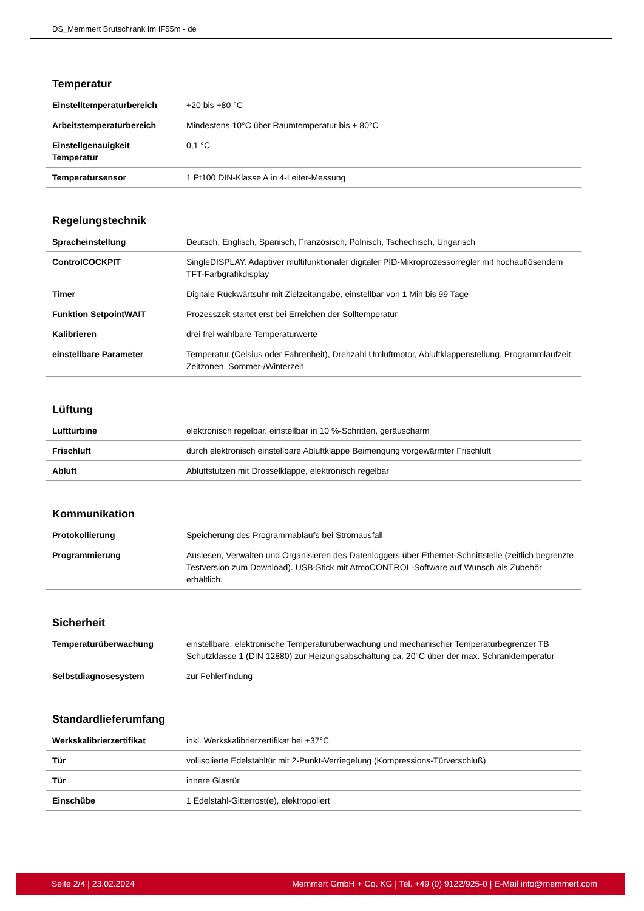DS_Memmert Brutschrank Im IF55m - de
Temperatur
| Einstelltemperaturbereich | +20 bis +80 °C |
| Arbeitstemperaturbereich | Mindestens 10°C über Raumtemperatur bis + 80°C |
| Einstellgenauigkeit Temperatur | 0,1 °C |
| Temperatursensor | 1 Pt100 DIN-Klasse A in 4-Leiter-Messung |
Regelungstechnik
| Spracheinstellung | Deutsch, Englisch, Spanisch, Französisch, Polnisch, Tschechisch, Ungarisch |
| ControlCOCKPIT | SingleDISPLAY. Adaptiver multifunktionaler digitaler PID-Mikroprozessorregler mit hochauflösendem TFT-Farbgrafikdisplay |
| Timer | Digitale Rückwärtsuhr mit Zielzeitangabe, einstellbar von 1 Min bis 99 Tage |
| Funktion SetpointWAIT | Prozesszeit startet erst bei Erreichen der Solltemperatur |
| Kalibrieren | drei frei wählbare Temperaturwerte |
| einstellbare Parameter | Temperatur (Celsius oder Fahrenheit), Drehzahl Umluftmotor, Abluftklappenstellung, Programmlaufzeit, Zeitzonen, Sommer-/Winterzeit |
Lüftung
| Luftturbine | elektronisch regelbar, einstellbar in 10 %-Schritten, geräuscharm |
| Frischluft | durch elektronisch einstellbare Abluftklappe Beimengung vorgewärmter Frischluft |
| Abluft | Abluftstutzen mit Drosselklappe, elektronisch regelbar |
Kommunikation
| Protokollierung | Speicherung des Programmablaufs bei Stromausfall |
| Programmierung | Auslesen, Verwalten und Organisieren des Datenloggers über Ethernet-Schnittstelle (zeitlich begrenzte Testversion zum Download). USB-Stick mit AtmoCONTROL-Software auf Wunsch als Zubehör erhältlich. |
Sicherheit
| Temperaturüberwachung | einstellbare, elektronische Temperaturüberwachung und mechanischer Temperaturbegrenzer TB Schutzklasse 1 (DIN 12880) zur Heizungsabschaltung ca. 20°C über der max. Schranktemperatur |
| Selbstdiagnosesystem | zur Fehlerfindung |
Standardlieferumfang
| Werkskalibrierzertifikat | inkl. Werkskalibrierzertifikat bei +37°C |
| Tür | vollisolierte Edelstahltür mit 2-Punkt-Verriegelung (Kompressions-Türverschluß) |
| Tür | innere Glastür |
| Einschübe | 1 Edelstahl-Gitterrost(e), elektropoliert |
Seite 2/4 | 23.02.2024 Memmert GmbH + Co. KG | Tel. +49 (0) 9122/925-0 | E-Mail info@memmert.com